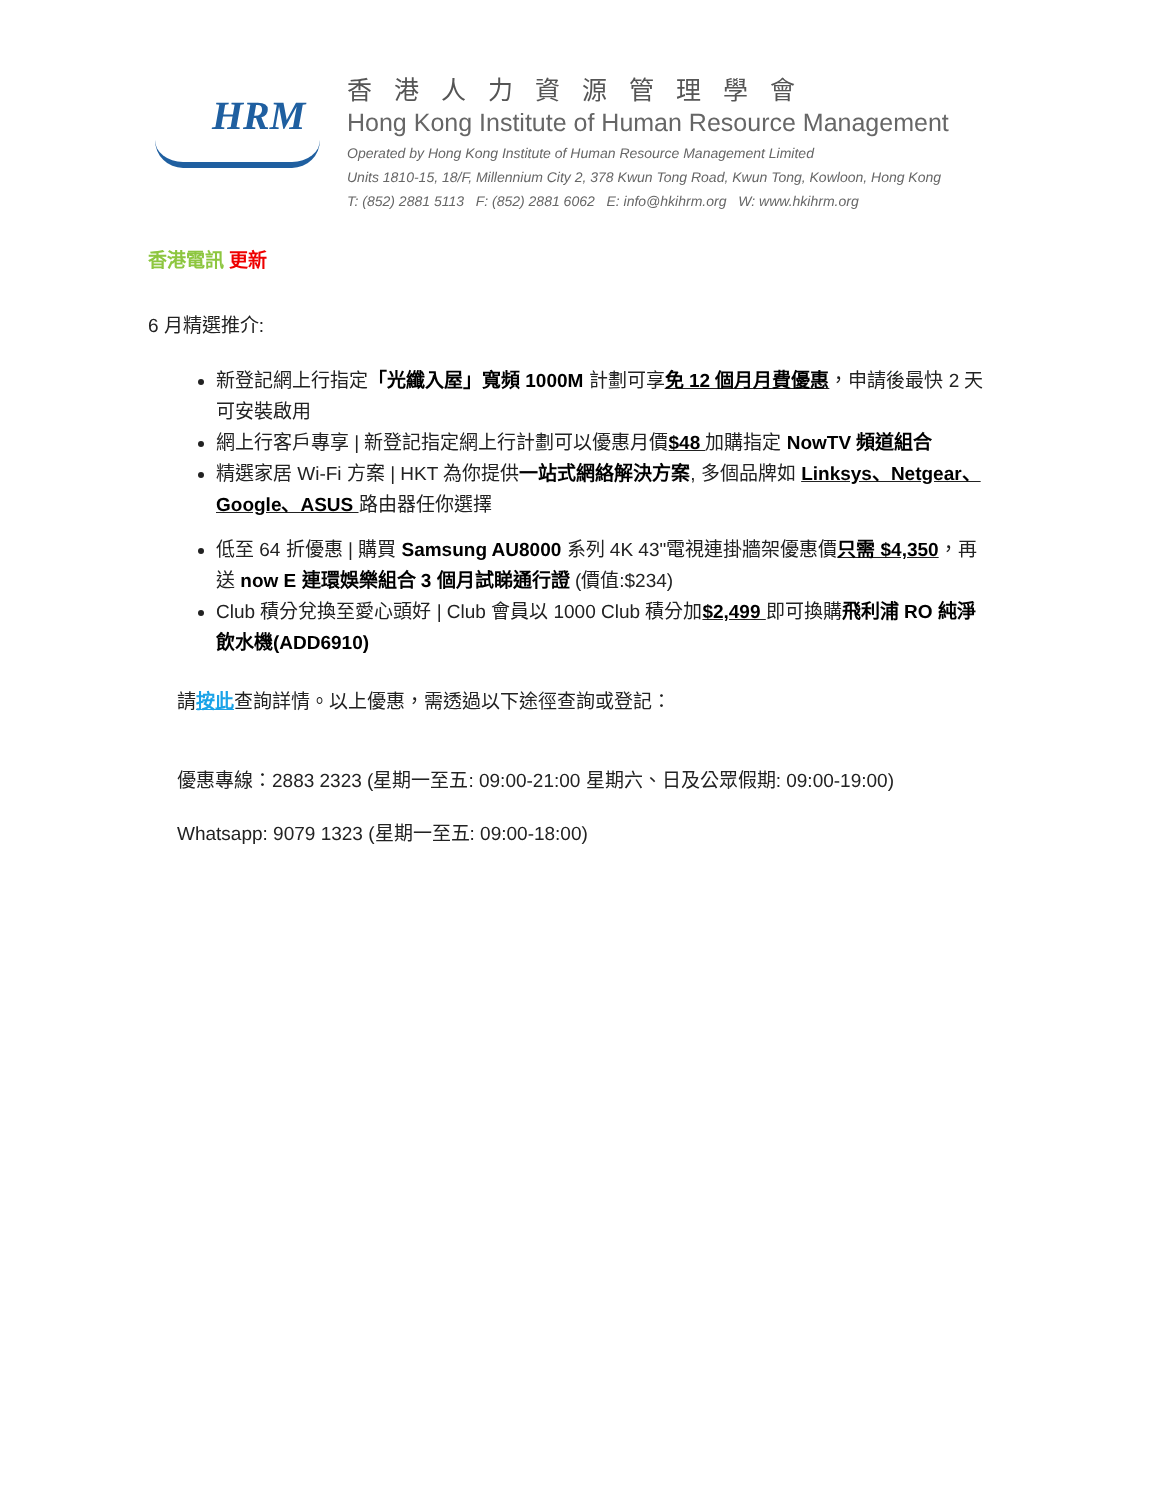HRM
香港人力資源管理學會
Hong Kong Institute of Human Resource Management
Operated by Hong Kong Institute of Human Resource Management Limited
Units 1810-15, 18/F, Millennium City 2, 378 Kwun Tong Road, Kwun Tong, Kowloon, Hong Kong
T: (852) 2881 5113 F: (852) 2881 6062 E: info@hkihrm.org W: www.hkihrm.org
香港電訊 更新
6 月精選推介:
新登記網上行指定「光纖入屋」寬頻 1000M 計劃可享免 12 個月月費優惠，申請後最快 2 天可安裝啟用
網上行客戶專享 | 新登記指定網上行計劃可以優惠月價$48 加購指定 NowTV 頻道組合
精選家居 Wi-Fi 方案 | HKT 為你提供一站式網絡解決方案, 多個品牌如 Linksys、Netgear、Google、ASUS 路由器任你選擇
低至 64 折優惠 | 購買 Samsung AU8000 系列 4K 43"電視連掛牆架優惠價只需 $4,350，再送 now E 連環娛樂組合 3 個月試睇通行證 (價值:$234)
Club 積分兌換至愛心頭好 | Club 會員以 1000 Club 積分加$2,499 即可換購飛利浦 RO 純淨飲水機(ADD6910)
請按此查詢詳情。以上優惠，需透過以下途徑查詢或登記：
優惠專線：2883 2323 (星期一至五: 09:00-21:00 星期六、日及公眾假期: 09:00-19:00)
Whatsapp: 9079 1323 (星期一至五: 09:00-18:00)